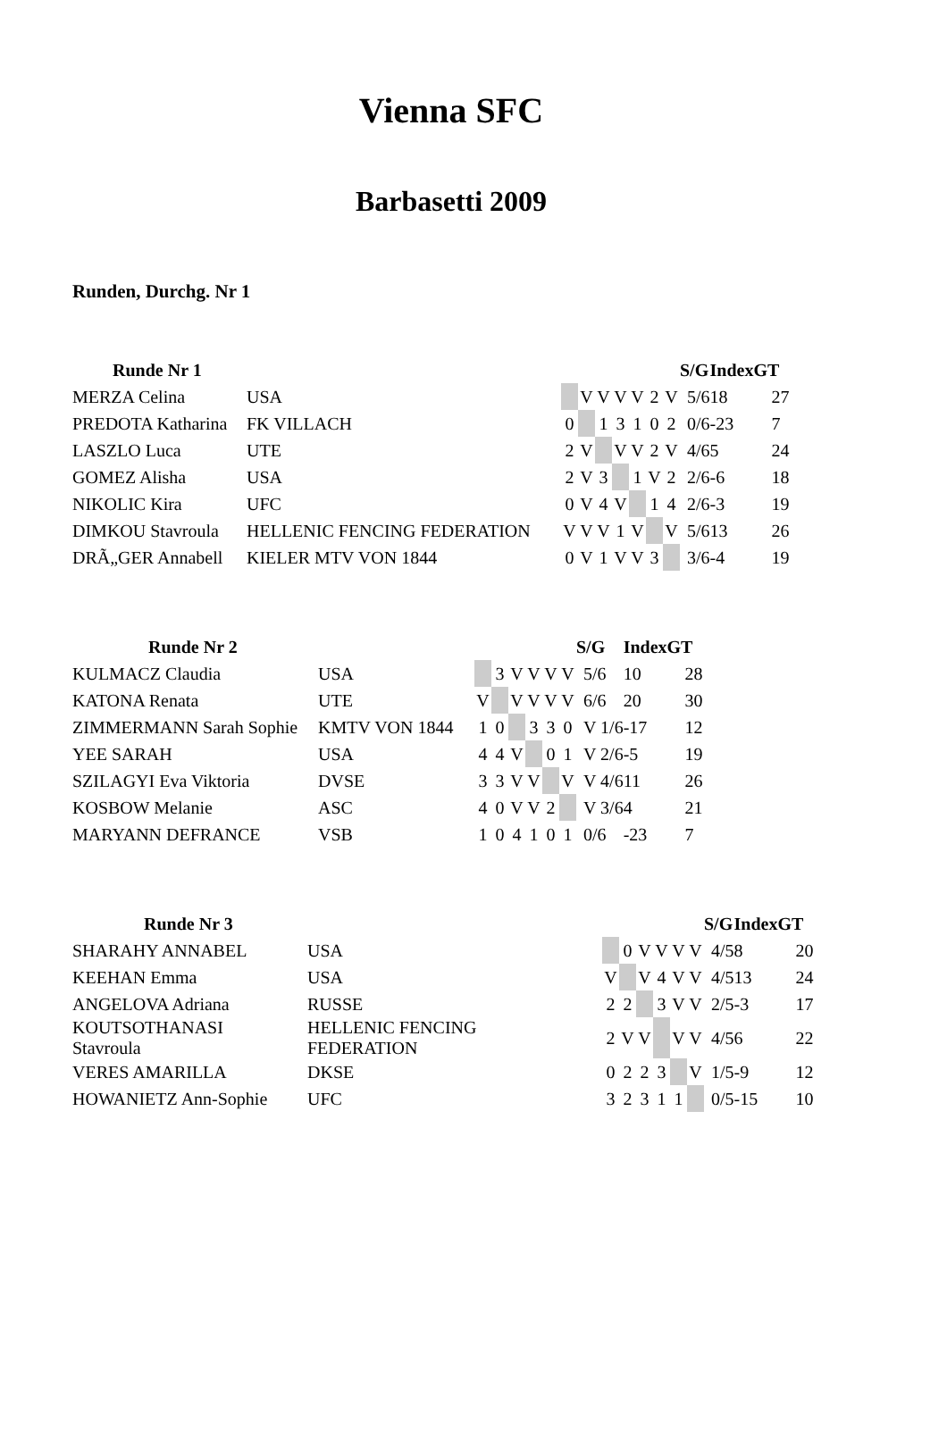Vienna SFC
Barbasetti 2009
Runden, Durchg. Nr 1
| Runde Nr 1 | | | | | | | | | S/G | Index | GT |
| --- | --- | --- | --- | --- | --- | --- | --- | --- | --- | --- | --- |
| MERZA Celina | USA | | V | V | V | V | 2 | V | 5/6 | 18 | 27 |
| PREDOTA Katharina | FK VILLACH | 0 | | 1 | 3 | 1 | 0 | 2 | 0/6 | -23 | 7 |
| LASZLO Luca | UTE | 2 | V | | V | V | 2 | V | 4/6 | 5 | 24 |
| GOMEZ Alisha | USA | 2 | V | 3 | | 1 | V | 2 | 2/6 | -6 | 18 |
| NIKOLIC Kira | UFC | 0 | V | 4 | V | | 1 | 4 | 2/6 | -3 | 19 |
| DIMKOU Stavroula | HELLENIC FENCING FEDERATION | V | V | V | 1 | V | | V | 5/6 | 13 | 26 |
| DRÃ„GER Annabell | KIELER MTV VON 1844 | 0 | V | 1 | V | V | 3 | | 3/6 | -4 | 19 |
| Runde Nr 2 | | | | | | | | S/G | Index | GT |
| --- | --- | --- | --- | --- | --- | --- | --- | --- | --- | --- |
| KULMACZ Claudia | USA | | 3 | V | V | V | V | 5/6 | 10 | 28 |
| KATONA Renata | UTE | V | | V | V | V | V | 6/6 | 20 | 30 |
| ZIMMERMANN Sarah Sophie | KMTV VON 1844 | 1 | 0 | | 3 | 3 | 0 | V 1/6 | -17 | 12 |
| YEE SARAH | USA | 4 | 4 | V | | 0 | 1 | V 2/6 | -5 | 19 |
| SZILAGYI Eva Viktoria | DVSE | 3 | 3 | V | V | | V | V 4/6 | 11 | 26 |
| KOSBOW Melanie | ASC | 4 | 0 | V | V | 2 | | V 3/6 | 4 | 21 |
| MARYANN DEFRANCE | VSB | 1 | 0 | 4 | 1 | 0 | 1 | 0/6 | -23 | 7 |
| Runde Nr 3 | | | | | | | | S/G | Index | GT |
| --- | --- | --- | --- | --- | --- | --- | --- | --- | --- | --- |
| SHARAHY ANNABEL | USA | | 0 | V | V | V | V | 4/5 | 8 | 20 |
| KEEHAN Emma | USA | V | | V | 4 | V | V | 4/5 | 13 | 24 |
| ANGELOVA Adriana | RUSSE | 2 | 2 | | 3 | V | V | 2/5 | -3 | 17 |
| KOUTSOTHANASI Stavroula | HELLENIC FENCING FEDERATION | 2 | V | V | | V | V | 4/5 | 6 | 22 |
| VERES AMARILLA | DKSE | 0 | 2 | 2 | 3 | | V | 1/5 | -9 | 12 |
| HOWANIETZ Ann-Sophie | UFC | 3 | 2 | 3 | 1 | 1 | | 0/5 | -15 | 10 |